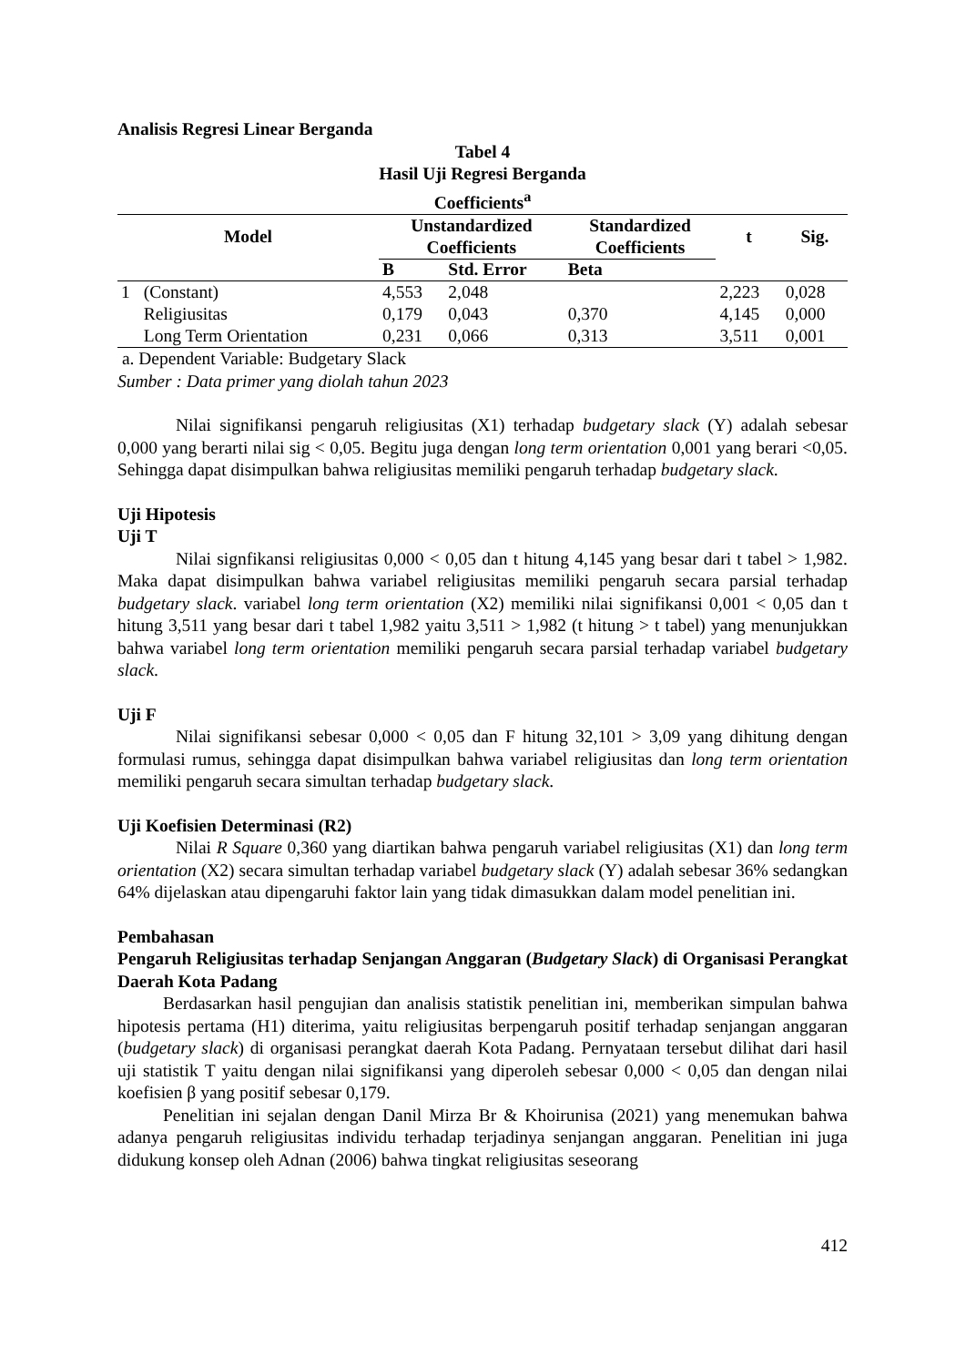Analisis Regresi Linear Berganda
Tabel 4
Hasil Uji Regresi Berganda
Coefficients<sup>a</sup>
| Model | | Unstandardized Coefficients | | Standardized Coefficients | t | Sig. |
| --- | --- | --- | --- | --- | --- | --- |
| | | B | Std. Error | Beta | | |
| 1 | (Constant) | 4,553 | 2,048 | | 2,223 | 0,028 |
| | Religiusitas | 0,179 | 0,043 | 0,370 | 4,145 | 0,000 |
| | Long Term Orientation | 0,231 | 0,066 | 0,313 | 3,511 | 0,001 |
a. Dependent Variable: Budgetary Slack
Sumber : Data primer yang diolah tahun 2023
Nilai signifikansi pengaruh religiusitas (X1) terhadap budgetary slack (Y) adalah sebesar 0,000 yang berarti nilai sig < 0,05. Begitu juga dengan long term orientation 0,001 yang berari <0,05. Sehingga dapat disimpulkan bahwa religiusitas memiliki pengaruh terhadap budgetary slack.
Uji Hipotesis
Uji T
Nilai signfikansi religiusitas 0,000 < 0,05 dan t hitung 4,145 yang besar dari t tabel > 1,982. Maka dapat disimpulkan bahwa variabel religiusitas memiliki pengaruh secara parsial terhadap budgetary slack. variabel long term orientation (X2) memiliki nilai signifikansi 0,001 < 0,05 dan t hitung 3,511 yang besar dari t tabel 1,982 yaitu 3,511 > 1,982 (t hitung > t tabel) yang menunjukkan bahwa variabel long term orientation memiliki pengaruh secara parsial terhadap variabel budgetary slack.
Uji F
Nilai signifikansi sebesar 0,000 < 0,05 dan F hitung 32,101 > 3,09 yang dihitung dengan formulasi rumus, sehingga dapat disimpulkan bahwa variabel religiusitas dan long term orientation memiliki pengaruh secara simultan terhadap budgetary slack.
Uji Koefisien Determinasi (R2)
Nilai R Square 0,360 yang diartikan bahwa pengaruh variabel religiusitas (X1) dan long term orientation (X2) secara simultan terhadap variabel budgetary slack (Y) adalah sebesar 36% sedangkan 64% dijelaskan atau dipengaruhi faktor lain yang tidak dimasukkan dalam model penelitian ini.
Pembahasan
Pengaruh Religiusitas terhadap Senjangan Anggaran (Budgetary Slack) di Organisasi Perangkat Daerah Kota Padang
Berdasarkan hasil pengujian dan analisis statistik penelitian ini, memberikan simpulan bahwa hipotesis pertama (H1) diterima, yaitu religiusitas berpengaruh positif terhadap senjangan anggaran (budgetary slack) di organisasi perangkat daerah Kota Padang. Pernyataan tersebut dilihat dari hasil uji statistik T yaitu dengan nilai signifikansi yang diperoleh sebesar 0,000 < 0,05 dan dengan nilai koefisien β yang positif sebesar 0,179.
Penelitian ini sejalan dengan Danil Mirza Br & Khoirunisa (2021) yang menemukan bahwa adanya pengaruh religiusitas individu terhadap terjadinya senjangan anggaran. Penelitian ini juga didukung konsep oleh Adnan (2006) bahwa tingkat religiusitas seseorang
412